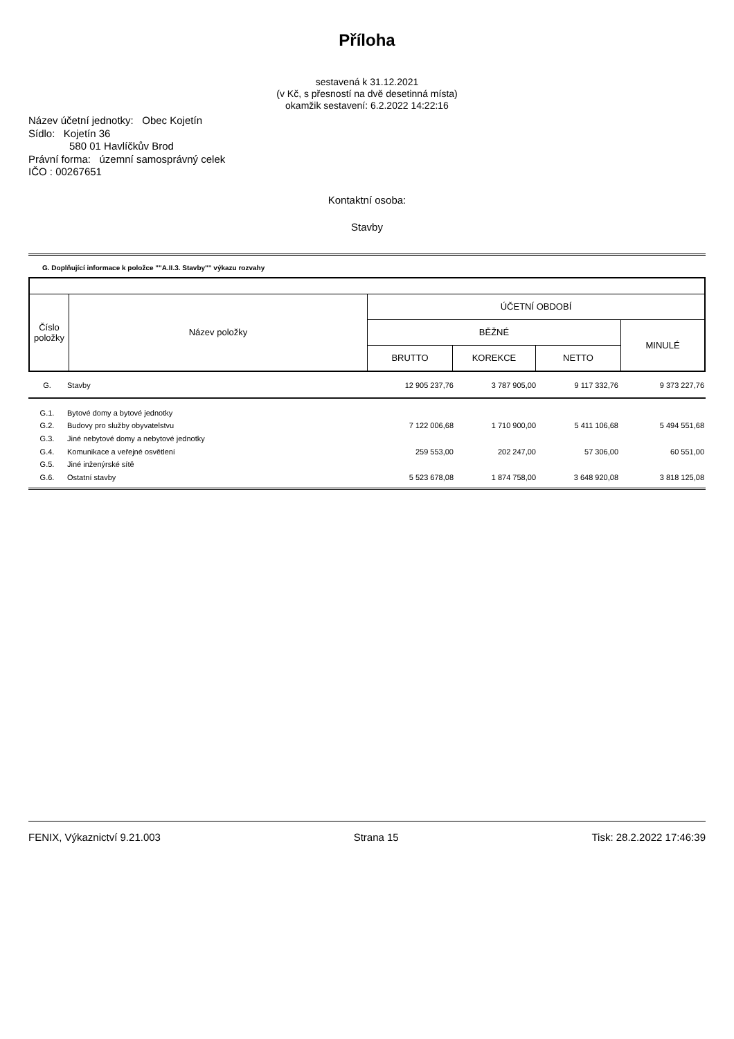Příloha
sestavená k 31.12.2021
(v Kč, s přesností na dvě desetinná místa)
okamžik sestavení: 6.2.2022 14:22:16
Název účetní jednotky: Obec Kojetín
Sídlo: Kojetín 36
580 01 Havlíčkův Brod
Právní forma: územní samosprávný celek
IČO : 00267651
Kontaktní osoba:
Stavby
G. Doplňující informace k položce ""A.II.3. Stavby"" výkazu rozvahy
| Číslo položky | Název položky | ÚČETNÍ OBDOBÍ | | | |
| --- | --- | --- | --- | --- | --- |
| | | BĚŽNÉ | | | MINULÉ |
| | | BRUTTO | KOREKCE | NETTO | |
| G. | Stavby | 12 905 237,76 | 3 787 905,00 | 9 117 332,76 | 9 373 227,76 |
| G.1. | Bytové domy a bytové jednotky | | | | |
| G.2. | Budovy pro služby obyvatelstvu | 7 122 006,68 | 1 710 900,00 | 5 411 106,68 | 5 494 551,68 |
| G.3. | Jiné nebytové domy a nebytové jednotky | | | | |
| G.4. | Komunikace a veřejné osvětlení | 259 553,00 | 202 247,00 | 57 306,00 | 60 551,00 |
| G.5. | Jiné inženýrské sítě | | | | |
| G.6. | Ostatní stavby | 5 523 678,08 | 1 874 758,00 | 3 648 920,08 | 3 818 125,08 |
FENIX, Výkaznictví 9.21.003 Strana 15 Tisk: 28.2.2022 17:46:39